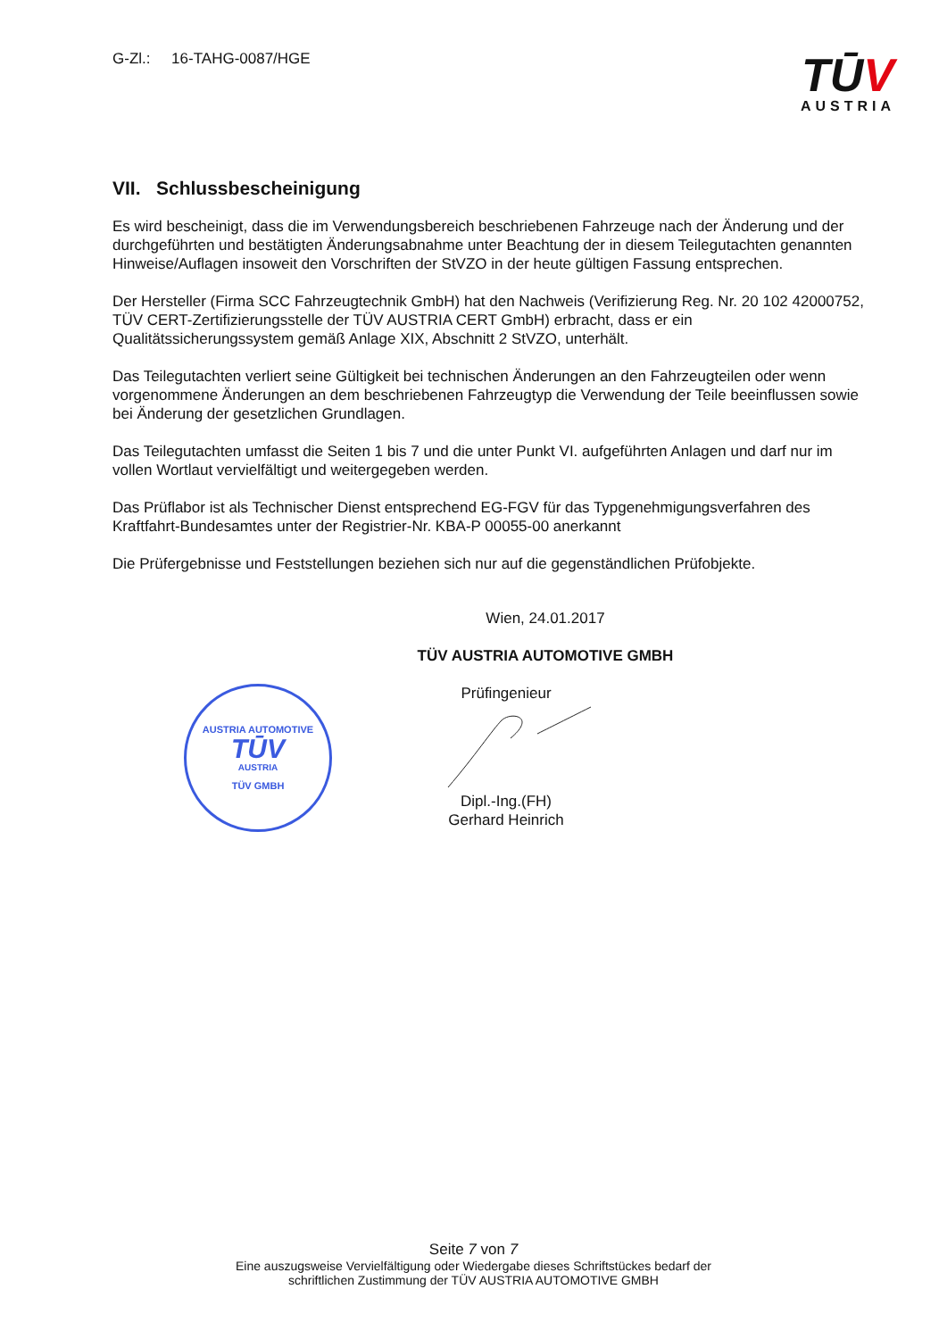G-Zl.: 16-TAHG-0087/HGE
TŪV
AUSTRIA
VII. Schlussbescheinigung
Es wird bescheinigt, dass die im Verwendungsbereich beschriebenen Fahrzeuge nach der Änderung und der durchgeführten und bestätigten Änderungsabnahme unter Beachtung der in diesem Teilegutachten genannten Hinweise/Auflagen insoweit den Vorschriften der StVZO in der heute gültigen Fassung entsprechen.
Der Hersteller (Firma SCC Fahrzeugtechnik GmbH) hat den Nachweis (Verifizierung Reg. Nr. 20 102 42000752, TÜV CERT-Zertifizierungsstelle der TÜV AUSTRIA CERT GmbH) erbracht, dass er ein Qualitätssicherungssystem gemäß Anlage XIX, Abschnitt 2 StVZO, unterhält.
Das Teilegutachten verliert seine Gültigkeit bei technischen Änderungen an den Fahrzeugteilen oder wenn vorgenommene Änderungen an dem beschriebenen Fahrzeugtyp die Verwendung der Teile beeinflussen sowie bei Änderung der gesetzlichen Grundlagen.
Das Teilegutachten umfasst die Seiten 1 bis 7 und die unter Punkt VI. aufgeführten Anlagen und darf nur im vollen Wortlaut vervielfältigt und weitergegeben werden.
Das Prüflabor ist als Technischer Dienst entsprechend EG-FGV für das Typgenehmigungsverfahren des Kraftfahrt-Bundesamtes unter der Registrier-Nr. KBA-P 00055-00 anerkannt
Die Prüfergebnisse und Feststellungen beziehen sich nur auf die gegenständlichen Prüfobjekte.
Wien, 24.01.2017
TÜV AUSTRIA AUTOMOTIVE GMBH
AUSTRIA AUTOMOTIVE
TŪV
AUSTRIA
TÜV GMBH
Prüfingenieur
Dipl.-Ing.(FH)
Gerhard Heinrich
Seite 7 von 7
Eine auszugsweise Vervielfältigung oder Wiedergabe dieses Schriftstückes bedarf der
schriftlichen Zustimmung der TÜV AUSTRIA AUTOMOTIVE GMBH